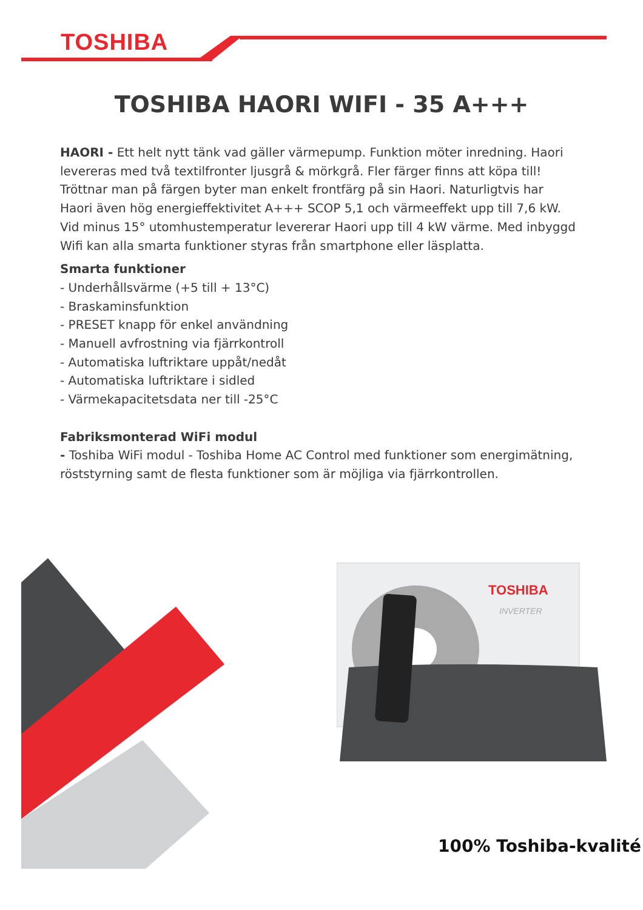TOSHIBA
TOSHIBA HAORI WIFI - 35 A+++
HAORI - Ett helt nytt tänk vad gäller värmepump. Funktion möter inredning. Haori levereras med två textilfronter ljusgrå & mörkgrå. Fler färger finns att köpa till! Tröttnar man på färgen byter man enkelt frontfärg på sin Haori. Naturligtvis har Haori även hög energieffektivitet A+++ SCOP 5,1 och värmeeffekt upp till 7,6 kW. Vid minus 15° utomhustemperatur levererar Haori upp till 4 kW värme. Med inbyggd Wifi kan alla smarta funktioner styras från smartphone eller läsplatta.
Smarta funktioner
- Underhållsvärme (+5 till + 13°C)
- Braskaminsfunktion
- PRESET knapp för enkel användning
- Manuell avfrostning via fjärrkontroll
- Automatiska luftriktare uppåt/nedåt
- Automatiska luftriktare i sidled
- Värmekapacitetsdata ner till -25°C
Fabriksmonterad WiFi modul
- Toshiba WiFi modul - Toshiba Home AC Control med funktioner som energimätning, röststyrning samt de flesta funktioner som är möjliga via fjärrkontrollen.
TOSHIBA
INVERTER
100% Toshiba-kvalité